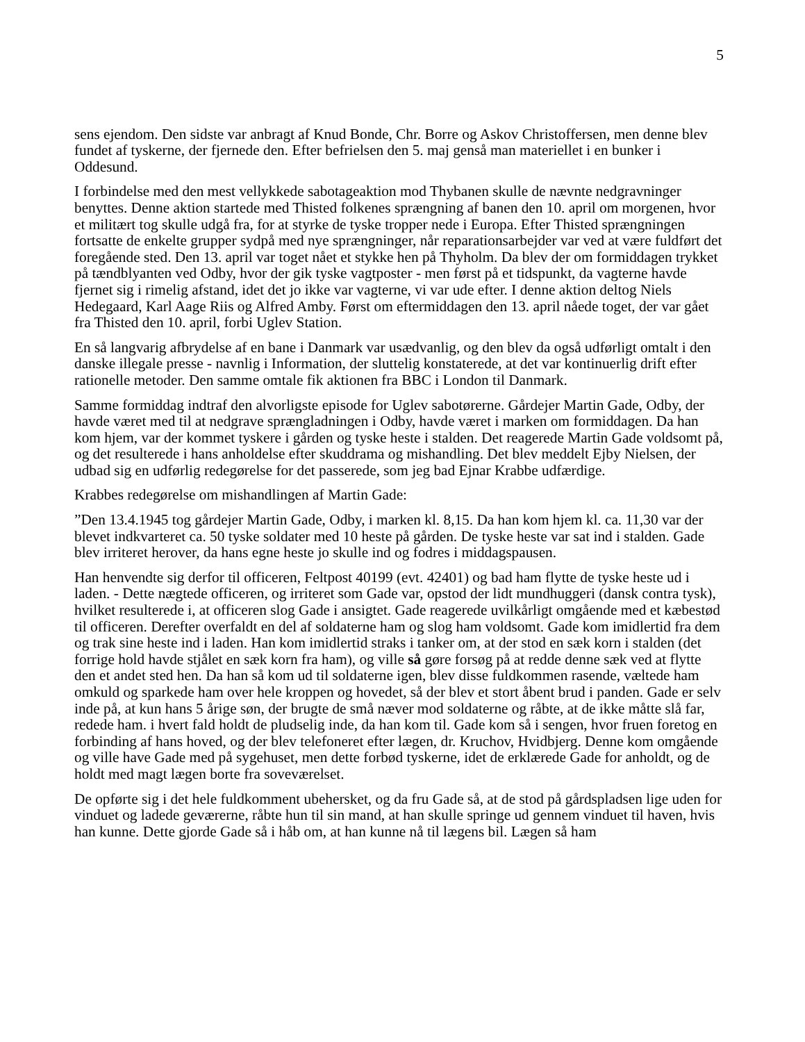5
sens ejendom. Den sidste var anbragt af Knud Bonde, Chr. Borre og Askov Christoffersen, men denne blev fundet af tyskerne, der fjernede den. Efter befrielsen den 5. maj genså man materiellet i en bunker i Oddesund.
I forbindelse med den mest vellykkede sabotageaktion mod Thybanen skulle de nævnte nedgravninger benyttes. Denne aktion startede med Thisted folkenes sprængning af banen den 10. april om morgenen, hvor et militært tog skulle udgå fra, for at styrke de tyske tropper nede i Europa. Efter Thisted sprængningen fortsatte de enkelte grupper sydpå med nye sprængninger, når reparationsarbejder var ved at være fuldført det foregående sted. Den 13. april var toget nået et stykke hen på Thyholm. Da blev der om formiddagen trykket på tændblyanten ved Odby, hvor der gik tyske vagtposter - men først på et tidspunkt, da vagterne havde fjernet sig i rimelig afstand, idet det jo ikke var vagterne, vi var ude efter. I denne aktion deltog Niels Hedegaard, Karl Aage Riis og Alfred Amby. Først om eftermiddagen den 13. april nåede toget, der var gået fra Thisted den 10. april, forbi Uglev Station.
En så langvarig afbrydelse af en bane i Danmark var usædvanlig, og den blev da også udførligt omtalt i den danske illegale presse - navnlig i Information, der sluttelig konstaterede, at det var kontinuerlig drift efter rationelle metoder. Den samme omtale fik aktionen fra BBC i London til Danmark.
Samme formiddag indtraf den alvorligste episode for Uglev sabotørerne. Gårdejer Martin Gade, Odby, der havde været med til at nedgrave sprængladningen i Odby, havde været i marken om formiddagen. Da han kom hjem, var der kommet tyskere i gården og tyske heste i stalden. Det reagerede Martin Gade voldsomt på, og det resulterede i hans anholdelse efter skuddrama og mishandling. Det blev meddelt Ejby Nielsen, der udbad sig en udførlig redegørelse for det passerede, som jeg bad Ejnar Krabbe udfærdige.
Krabbes redegørelse om mishandlingen af Martin Gade:
”Den 13.4.1945 tog gårdejer Martin Gade, Odby, i marken kl. 8,15. Da han kom hjem kl. ca. 11,30 var der blevet indkvarteret ca. 50 tyske soldater med 10 heste på gården. De tyske heste var sat ind i stalden. Gade blev irriteret herover, da hans egne heste jo skulle ind og fodres i middagspausen.
Han henvendte sig derfor til officeren, Feltpost 40199 (evt. 42401) og bad ham flytte de tyske heste ud i laden. - Dette nægtede officeren, og irriteret som Gade var, opstod der lidt mundhuggeri (dansk contra tysk), hvilket resulterede i, at officeren slog Gade i ansigtet. Gade reagerede uvilkårligt omgående med et kæbestød til officeren. Derefter overfaldt en del af soldaterne ham og slog ham voldsomt. Gade kom imidlertid fra dem og trak sine heste ind i laden. Han kom imidlertid straks i tanker om, at der stod en sæk korn i stalden (det forrige hold havde stjålet en sæk korn fra ham), og ville så gøre forsøg på at redde denne sæk ved at flytte den et andet sted hen. Da han så kom ud til soldaterne igen, blev disse fuldkommen rasende, væltede ham omkuld og sparkede ham over hele kroppen og hovedet, så der blev et stort åbent brud i panden. Gade er selv inde på, at kun hans 5 årige søn, der brugte de små næver mod soldaterne og råbte, at de ikke måtte slå far, redede ham. i hvert fald holdt de pludselig inde, da han kom til. Gade kom så i sengen, hvor fruen foretog en forbinding af hans hoved, og der blev telefoneret efter lægen, dr. Kruchov, Hvidbjerg. Denne kom omgående og ville have Gade med på sygehuset, men dette forbød tyskerne, idet de erklærede Gade for anholdt, og de holdt med magt lægen borte fra soveværelset.
De opførte sig i det hele fuldkomment ubehersket, og da fru Gade så, at de stod på gårdspladsen lige uden for vinduet og ladede geværerne, råbte hun til sin mand, at han skulle springe ud gennem vinduet til haven, hvis han kunne. Dette gjorde Gade så i håb om, at han kunne nå til lægens bil. Lægen så ham